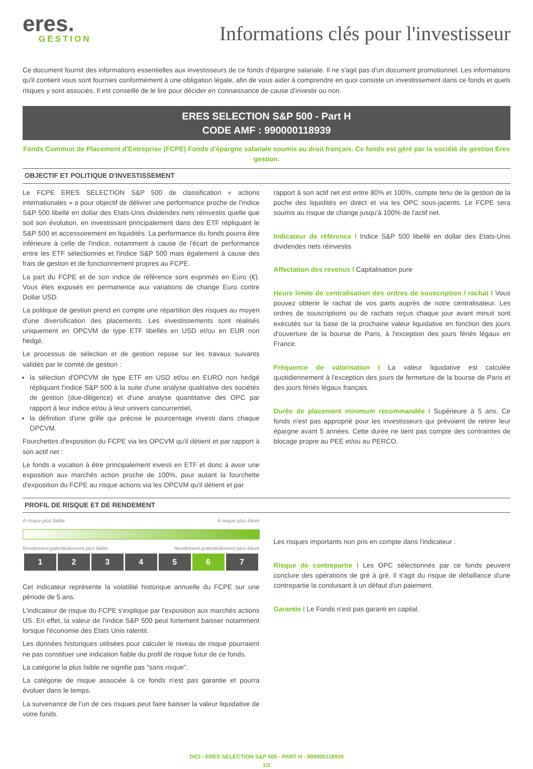eres.
GESTION
Informations clés pour l'investisseur
Ce document fournit des informations essentielles aux investisseurs de ce fonds d'épargne salariale. Il ne s'agit pas d'un document promotionnel. Les informations qu'il contient vous sont fournies conformément à une obligation légale, afin de vous aider à comprendre en quoi consiste un investissement dans ce fonds et quels risques y sont associés. Il est conseillé de le lire pour décider en connaissance de cause d'investir ou non.
ERES SELECTION S&P 500 - Part H
CODE AMF : 990000118939
Fonds Commun de Placement d'Entreprise (FCPE) Fonds d'épargne salariale soumis au droit français. Ce fonds est géré par la société de gestion Eres gestion.
OBJECTIF ET POLITIQUE D'INVESTISSEMENT
Le FCPE ERES SELECTION S&P 500 de classification « actions internationales » a pour objectif de délivrer une performance proche de l'indice S&P 500 libellé en dollar des Etats-Unis dividendes nets réinvestis quelle que soit son évolution, en investissant principalement dans des ETF répliquant le S&P 500 et accessoirement en liquidités. La performance du fonds pourra être inférieure à celle de l'indice, notamment à cause de l'écart de performance entre les ETF sélectionnés et l'indice S&P 500 mais également à cause des frais de gestion et de fonctionnement propres au FCPE.
La part du FCPE et de son indice de référence sont exprimés en Euro (€). Vous êtes exposés en permanence aux variations de change Euro contre Dollar USD.
La politique de gestion prend en compte une répartition des risques au moyen d'une diversification des placements. Les investissements sont réalisés uniquement en OPCVM de type ETF libellés en USD et/ou en EUR non hedgé.
Le processus de sélection et de gestion repose sur les travaux suivants validés par le comité de gestion :
la sélection d'OPCVM de type ETF en USD et/ou en EURO non hedgé répliquant l'indice S&P 500 à la suite d'une analyse qualitative des sociétés de gestion (due-diligence) et d'une analyse quantitative des OPC par rapport à leur indice et/ou à leur univers concurrentiel,
la définition d'une grille qui précise le pourcentage investi dans chaque OPCVM.
Fourchettes d'exposition du FCPE via les OPCVM qu'il détient et par rapport à son actif net :
Le fonds a vocation à être principalement investi en ETF et donc à avoir une exposition aux marchés action proche de 100%, pour autant la fourchette d'exposition du FCPE au risque actions via les OPCVM qu'il détient et par
rapport à son actif net est entre 80% et 100%, compte tenu de la gestion de la poche des liquidités en direct et via les OPC sous-jacents. Le FCPE sera soumis au risque de change jusqu'à 100% de l'actif net.
Indicateur de référence I Indice S&P 500 libellé en dollar des Etats-Unis dividendes nets réinvestis
Affectation des revenus I Capitalisation pure
Heure limite de centralisation des ordres de souscription / rachat I Vous pouvez obtenir le rachat de vos parts auprès de notre centralisateur. Les ordres de souscriptions ou de rachats reçus chaque jour avant minuit sont exécutés sur la base de la prochaine valeur liquidative en fonction des jours d'ouverture de la bourse de Paris, à l'exception des jours fériés légaux en France.
Fréquence de valorisation I La valeur liquidative est calculée quotidiennement à l'exception des jours de fermeture de la bourse de Paris et des jours fériés légaux français.
Durée de placement minimum recommandée I Supérieure à 5 ans. Ce fonds n'est pas approprié pour les investisseurs qui prévoient de retirer leur épargne avant 5 années. Cette durée ne tient pas compte des contraintes de blocage propre au PEE et/ou au PERCO.
PROFIL DE RISQUE ET DE RENDEMENT
A risque plus faible A risque plus élevé
Rendement potentiellement plus faible Rendement potentiellement plus élevé
| 1 | 2 | 3 | 4 | 5 | 6 | 7 |
Cet indicateur représente la volatilité historique annuelle du FCPE sur une période de 5 ans.
L'indicateur de risque du FCPE s'explique par l'exposition aux marchés actions US. En effet, la valeur de l'indice S&P 500 peut fortement baisser notamment lorsque l'économie des Etats Unis ralentit.
Les données historiques utilisées pour calculer le niveau de risque pourraient ne pas constituer une indication fiable du profil de risque futur de ce fonds.
La catégorie la plus faible ne signifie pas "sans risque".
La catégorie de risque associée à ce fonds n'est pas garantie et pourra évoluer dans le temps.
La survenance de l'un de ces risques peut faire baisser la valeur liquidative de votre fonds.
Les risques importants non pris en compte dans l'indicateur :
Risque de contrepartie I Les OPC sélectionnés par ce fonds peuvent conclure des opérations de gré à gré. Il s'agit du risque de défaillance d'une contrepartie la conduisant à un défaut d'un paiement.
Garantie I Le Fonds n'est pas garanti en capital.
DICI - ERES SELECTION S&P 500 - PART H - 990000118939
1/2